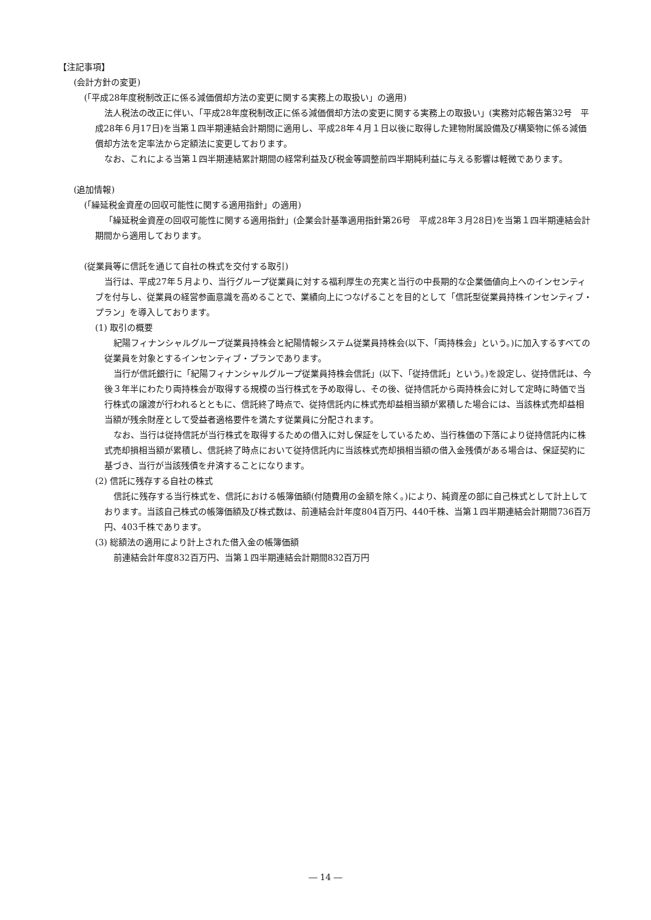【注記事項】
(会計方針の変更)
(「平成28年度税制改正に係る減価償却方法の変更に関する実務上の取扱い」の適用)
法人税法の改正に伴い、「平成28年度税制改正に係る減価償却方法の変更に関する実務上の取扱い」(実務対応報告第32号　平成28年６月17日)を当第１四半期連結会計期間に適用し、平成28年４月１日以後に取得した建物附属設備及び構築物に係る減価償却方法を定率法から定額法に変更しております。
なお、これによる当第１四半期連結累計期間の経常利益及び税金等調整前四半期純利益に与える影響は軽微であります。
(追加情報)
(「繰延税金資産の回収可能性に関する適用指針」の適用)
「繰延税金資産の回収可能性に関する適用指針」(企業会計基準適用指針第26号　平成28年３月28日)を当第１四半期連結会計期間から適用しております。
(従業員等に信託を通じて自社の株式を交付する取引)
当行は、平成27年５月より、当行グループ従業員に対する福利厚生の充実と当行の中長期的な企業価値向上へのインセンティブを付与し、従業員の経営参画意識を高めることで、業績向上につなげることを目的として「信託型従業員持株インセンティブ・プラン」を導入しております。
(1) 取引の概要
紀陽フィナンシャルグループ従業員持株会と紀陽情報システム従業員持株会(以下、「両持株会」という。)に加入するすべての従業員を対象とするインセンティブ・プランであります。
当行が信託銀行に「紀陽フィナンシャルグループ従業員持株会信託」(以下、「従持信託」という。)を設定し、従持信託は、今後３年半にわたり両持株会が取得する規模の当行株式を予め取得し、その後、従持信託から両持株会に対して定時に時価で当行株式の譲渡が行われるとともに、信託終了時点で、従持信託内に株式売却益相当額が累積した場合には、当該株式売却益相当額が残余財産として受益者適格要件を満たす従業員に分配されます。
なお、当行は従持信託が当行株式を取得するための借入に対し保証をしているため、当行株価の下落により従持信託内に株式売却損相当額が累積し、信託終了時点において従持信託内に当該株式売却損相当額の借入金残債がある場合は、保証契約に基づき、当行が当該残債を弁済することになります。
(2) 信託に残存する自社の株式
信託に残存する当行株式を、信託における帳簿価額(付随費用の金額を除く。)により、純資産の部に自己株式として計上しております。当該自己株式の帳簿価額及び株式数は、前連結会計年度804百万円、440千株、当第１四半期連結会計期間736百万円、403千株であります。
(3) 総額法の適用により計上された借入金の帳簿価額
前連結会計年度832百万円、当第１四半期連結会計期間832百万円
― 14 ―